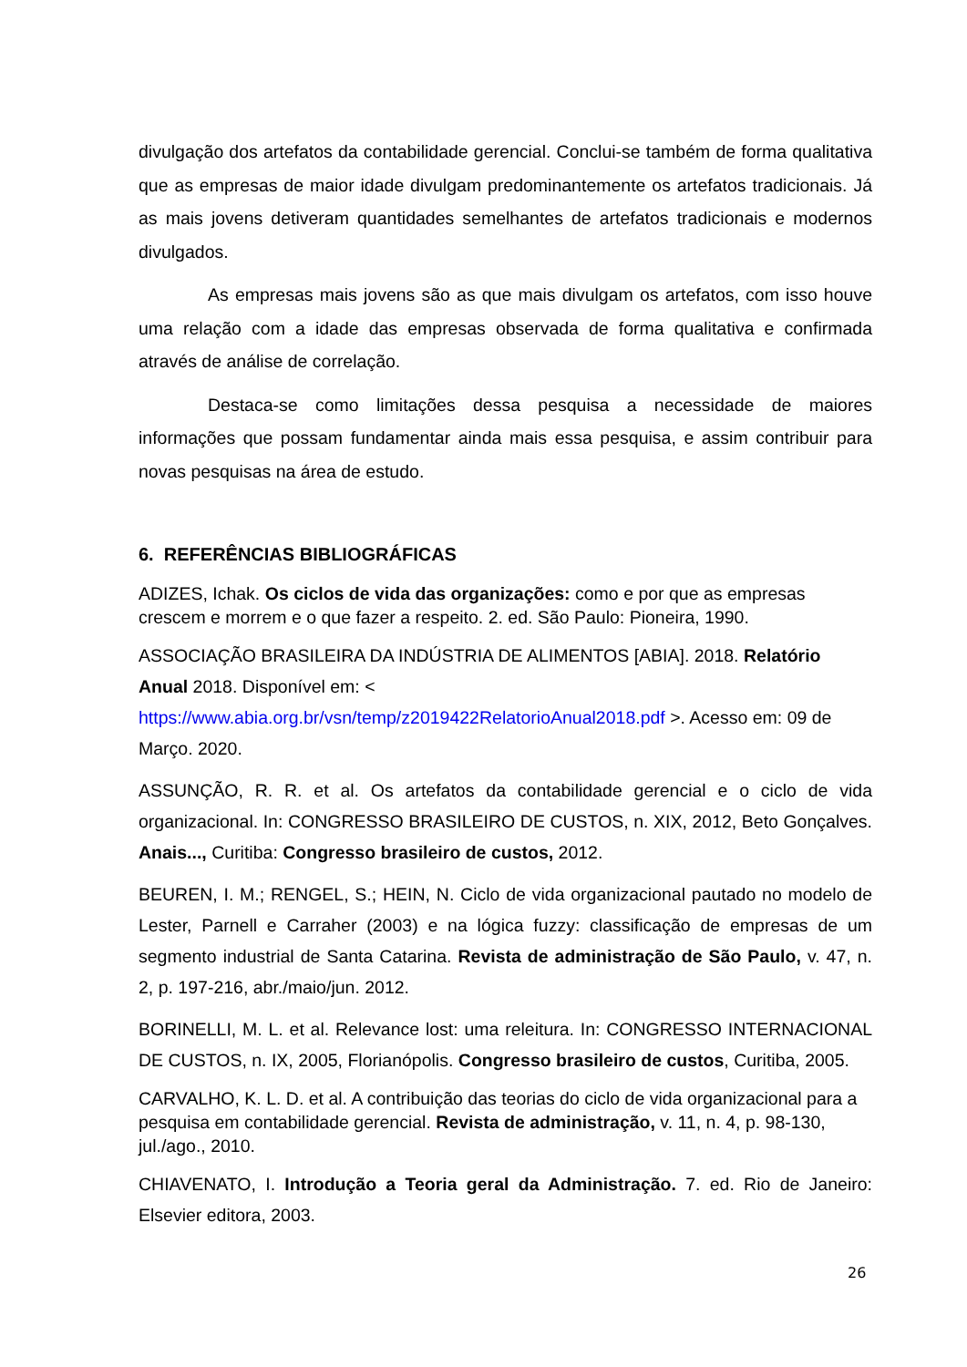divulgação dos artefatos da contabilidade gerencial. Conclui-se também de forma qualitativa que as empresas de maior idade divulgam predominantemente os artefatos tradicionais. Já as mais jovens detiveram quantidades semelhantes de artefatos tradicionais e modernos divulgados.
As empresas mais jovens são as que mais divulgam os artefatos, com isso houve uma relação com a idade das empresas observada de forma qualitativa e confirmada através de análise de correlação.
Destaca-se como limitações dessa pesquisa a necessidade de maiores informações que possam fundamentar ainda mais essa pesquisa, e assim contribuir para novas pesquisas na área de estudo.
6. REFERÊNCIAS BIBLIOGRÁFICAS
ADIZES, Ichak. Os ciclos de vida das organizações: como e por que as empresas crescem e morrem e o que fazer a respeito. 2. ed. São Paulo: Pioneira, 1990.
ASSOCIAÇÃO BRASILEIRA DA INDÚSTRIA DE ALIMENTOS [ABIA]. 2018. Relatório Anual 2018. Disponível em: <
https://www.abia.org.br/vsn/temp/z2019422RelatorioAnual2018.pdf >. Acesso em: 09 de Março. 2020.
ASSUNÇÃO, R. R. et al. Os artefatos da contabilidade gerencial e o ciclo de vida organizacional. In: CONGRESSO BRASILEIRO DE CUSTOS, n. XIX, 2012, Beto Gonçalves. Anais..., Curitiba: Congresso brasileiro de custos, 2012.
BEUREN, I. M.; RENGEL, S.; HEIN, N. Ciclo de vida organizacional pautado no modelo de Lester, Parnell e Carraher (2003) e na lógica fuzzy: classificação de empresas de um segmento industrial de Santa Catarina. Revista de administração de São Paulo, v. 47, n. 2, p. 197-216, abr./maio/jun. 2012.
BORINELLI, M. L. et al. Relevance lost: uma releitura. In: CONGRESSO INTERNACIONAL DE CUSTOS, n. IX, 2005, Florianópolis. Congresso brasileiro de custos, Curitiba, 2005.
CARVALHO, K. L. D. et al. A contribuição das teorias do ciclo de vida organizacional para a pesquisa em contabilidade gerencial. Revista de administração, v. 11, n. 4, p. 98-130, jul./ago., 2010.
CHIAVENATO, I. Introdução a Teoria geral da Administração. 7. ed. Rio de Janeiro: Elsevier editora, 2003.
26